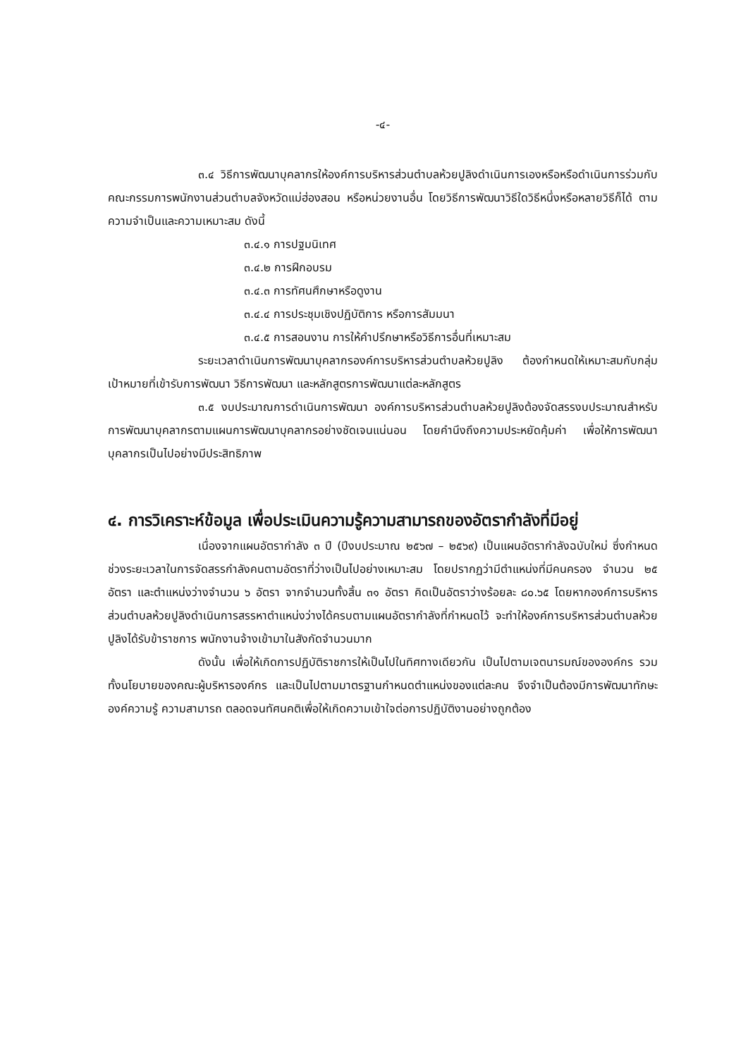-๔-
๓.๔ วิธีการพัฒนาบุคลากรให้องค์การบริหารส่วนตำบลห้วยปูลิงดำเนินการเองหรือหรือดำเนินการร่วมกับคณะกรรมการพนักงานส่วนตำบลจังหวัดแม่ฮ่องสอน หรือหน่วยงานอื่น โดยวิธีการพัฒนาวิธีใดวิธีหนึ่งหรือหลายวิธีก็ได้ ตามความจำเป็นและความเหมาะสม ดังนี้
๓.๔.๑ การปฐมนิเทศ
๓.๔.๒ การฝึกอบรม
๓.๔.๓ การทัศนศึกษาหรือดูงาน
๓.๔.๔ การประชุมเชิงปฏิบัติการ หรือการสัมมนา
๓.๔.๕ การสอนงาน การให้คำปรึกษาหรือวิธีการอื่นที่เหมาะสม
ระยะเวลาดำเนินการพัฒนาบุคลากรองค์การบริหารส่วนตำบลห้วยปูลิง ต้องกำหนดให้เหมาะสมกับกลุ่มเป้าหมายที่เข้ารับการพัฒนา วิธีการพัฒนา และหลักสูตรการพัฒนาแต่ละหลักสูตร
๓.๕ งบประมาณการดำเนินการพัฒนา องค์การบริหารส่วนตำบลห้วยปูลิงต้องจัดสรรงบประมาณสำหรับการพัฒนาบุคลากรตามแผนการพัฒนาบุคลากรอย่างชัดเจนแน่นอน โดยคำนึงถึงความประหยัดคุ้มค่า เพื่อให้การพัฒนาบุคลากรเป็นไปอย่างมีประสิทธิภาพ
๔. การวิเคราะห์ข้อมูล เพื่อประเมินความรู้ความสามารถของอัตรากำลังที่มีอยู่
เนื่องจากแผนอัตรากำลัง ๓ ปี (ปีงบประมาณ ๒๕๖๗ – ๒๕๖๙) เป็นแผนอัตรากำลังฉบับใหม่ ซึ่งกำหนดช่วงระยะเวลาในการจัดสรรกำลังคนตามอัตราที่ว่างเป็นไปอย่างเหมาะสม โดยปรากฏว่ามีตำแหน่งที่มีคนครอง จำนวน ๒๕ อัตรา และตำแหน่งว่างจำนวน ๖ อัตรา จากจำนวนทั้งสิ้น ๓๑ อัตรา คิดเป็นอัตราว่างร้อยละ ๘๐.๖๕ โดยหากองค์การบริหารส่วนตำบลห้วยปูลิงดำเนินการสรรหาตำแหน่งว่างได้ครบตามแผนอัตรากำลังที่กำหนดไว้ จะทำให้องค์การบริหารส่วนตำบลห้วยปูลิงได้รับข้าราชการ พนักงานจ้างเข้ามาในสังกัดจำนวนมาก
ดังนั้น เพื่อให้เกิดการปฏิบัติราชการให้เป็นไปในทิศทางเดียวกัน เป็นไปตามเจตนารมณ์ขององค์กร รวมทั้งนโยบายของคณะผู้บริหารองค์กร และเป็นไปตามมาตรฐานกำหนดตำแหน่งของแต่ละคน จึงจำเป็นต้องมีการพัฒนาทักษะ องค์ความรู้ ความสามารถ ตลอดจนทัศนคติเพื่อให้เกิดความเข้าใจต่อการปฏิบัติงานอย่างถูกต้อง